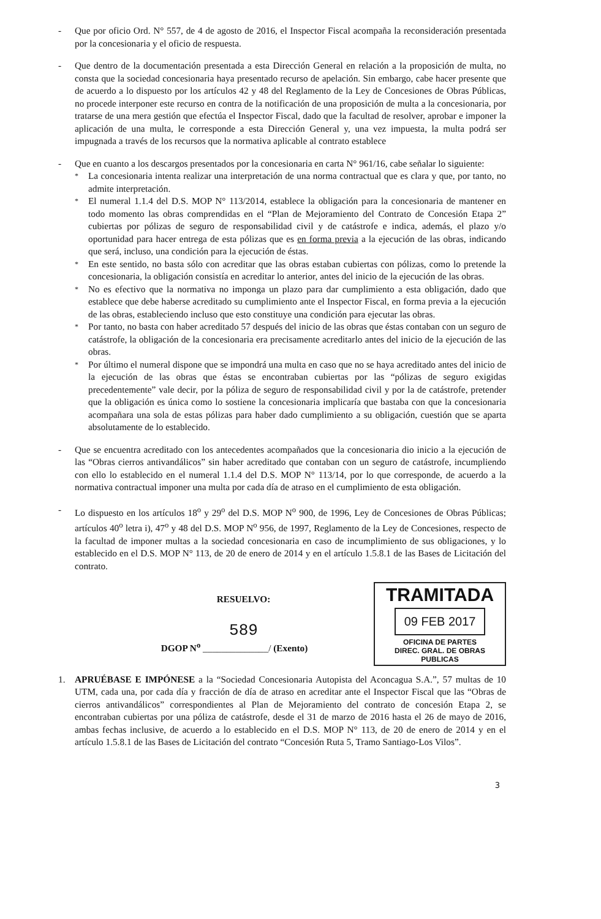- Que por oficio Ord. N° 557, de 4 de agosto de 2016, el Inspector Fiscal acompaña la reconsideración presentada por la concesionaria y el oficio de respuesta.
- Que dentro de la documentación presentada a esta Dirección General en relación a la proposición de multa, no consta que la sociedad concesionaria haya presentado recurso de apelación. Sin embargo, cabe hacer presente que de acuerdo a lo dispuesto por los artículos 42 y 48 del Reglamento de la Ley de Concesiones de Obras Públicas, no procede interponer este recurso en contra de la notificación de una proposición de multa a la concesionaria, por tratarse de una mera gestión que efectúa el Inspector Fiscal, dado que la facultad de resolver, aprobar e imponer la aplicación de una multa, le corresponde a esta Dirección General y, una vez impuesta, la multa podrá ser impugnada a través de los recursos que la normativa aplicable al contrato establece
- Que en cuanto a los descargos presentados por la concesionaria en carta N° 961/16, cabe señalar lo siguiente:
*
La concesionaria intenta realizar una interpretación de una norma contractual que es clara y que, por tanto, no admite interpretación.
*
El numeral 1.1.4 del D.S. MOP N° 113/2014, establece la obligación para la concesionaria de mantener en todo momento las obras comprendidas en el “Plan de Mejoramiento del Contrato de Concesión Etapa 2” cubiertas por pólizas de seguro de responsabilidad civil y de catástrofe e indica, además, el plazo y/o oportunidad para hacer entrega de esta pólizas que es en forma previa a la ejecución de las obras, indicando que será, incluso, una condición para la ejecución de éstas.
*
En este sentido, no basta sólo con acreditar que las obras estaban cubiertas con pólizas, como lo pretende la concesionaria, la obligación consistía en acreditar lo anterior, antes del inicio de la ejecución de las obras.
*
No es efectivo que la normativa no imponga un plazo para dar cumplimiento a esta obligación, dado que establece que debe haberse acreditado su cumplimiento ante el Inspector Fiscal, en forma previa a la ejecución de las obras, estableciendo incluso que esto constituye una condición para ejecutar las obras.
*
Por tanto, no basta con haber acreditado 57 después del inicio de las obras que éstas contaban con un seguro de catástrofe, la obligación de la concesionaria era precisamente acreditarlo antes del inicio de la ejecución de las obras.
*
Por último el numeral dispone que se impondrá una multa en caso que no se haya acreditado antes del inicio de la ejecución de las obras que éstas se encontraban cubiertas por las “pólizas de seguro exigidas precedentemente” vale decir, por la póliza de seguro de responsabilidad civil y por la de catástrofe, pretender que la obligación es única como lo sostiene la concesionaria implicaría que bastaba con que la concesionaria acompañara una sola de estas pólizas para haber dado cumplimiento a su obligación, cuestión que se aparta absolutamente de lo establecido.
- Que se encuentra acreditado con los antecedentes acompañados que la concesionaria dio inicio a la ejecución de las “Obras cierros antivandálicos” sin haber acreditado que contaban con un seguro de catástrofe, incumpliendo con ello lo establecido en el numeral 1.1.4 del D.S. MOP N° 113/14, por lo que corresponde, de acuerdo a la normativa contractual imponer una multa por cada día de atraso en el cumplimiento de esta obligación.
- Lo dispuesto en los artículos 18<sup>o</sup> y 29<sup>o</sup> del D.S. MOP N<sup>o</sup> 900, de 1996, Ley de Concesiones de Obras Públicas; artículos 40<sup>o</sup> letra i), 47<sup>o</sup> y 48 del D.S. MOP N<sup>o</sup> 956, de 1997, Reglamento de la Ley de Concesiones, respecto de la facultad de imponer multas a la sociedad concesionaria en caso de incumplimiento de sus obligaciones, y lo establecido en el D.S. MOP N° 113, de 20 de enero de 2014 y en el artículo 1.5.8.1 de las Bases de Licitación del contrato.
RESUELVO:
589
DGOP N<sup>o</sup> ______________/ (Exento)
TRAMITADA
09 FEB 2017
OFICINA DE PARTES
DIREC. GRAL. DE OBRAS PUBLICAS
1. APRUÉBASE E IMPÓNESE a la “Sociedad Concesionaria Autopista del Aconcagua S.A.”, 57 multas de 10 UTM, cada una, por cada día y fracción de día de atraso en acreditar ante el Inspector Fiscal que las “Obras de cierros antivandálicos” correspondientes al Plan de Mejoramiento del contrato de concesión Etapa 2, se encontraban cubiertas por una póliza de catástrofe, desde el 31 de marzo de 2016 hasta el 26 de mayo de 2016, ambas fechas inclusive, de acuerdo a lo establecido en el D.S. MOP N° 113, de 20 de enero de 2014 y en el artículo 1.5.8.1 de las Bases de Licitación del contrato “Concesión Ruta 5, Tramo Santiago-Los Vilos”.
3